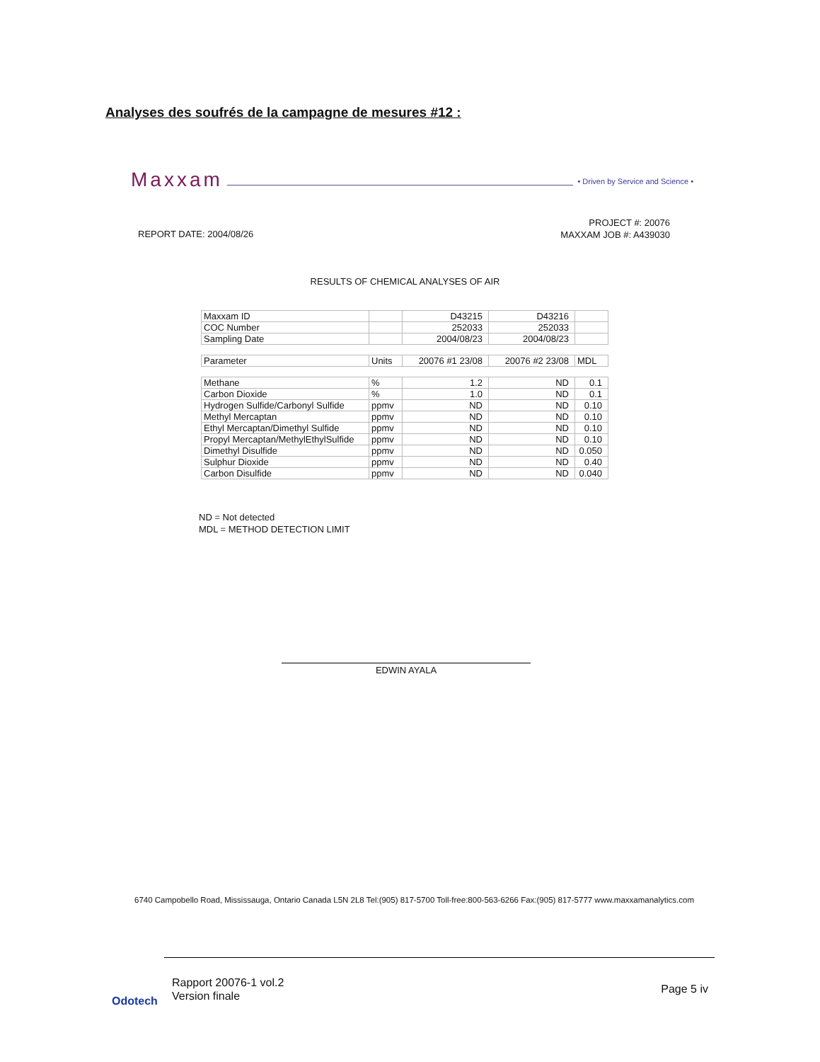Analyses des soufrés de la campagne de mesures #12 :
Maxxam • Driven by Service and Science •
PROJECT #: 20076
MAXXAM JOB #: A439030
REPORT DATE: 2004/08/26
RESULTS OF CHEMICAL ANALYSES OF AIR
| Maxxam ID | | D43215 | D43216 | |
| COC Number | | 252033 | 252033 | |
| Sampling Date | | 2004/08/23 | 2004/08/23 | |
| Parameter | Units | 20076 #1 23/08 | 20076 #2 23/08 | MDL |
| Methane | % | 1.2 | ND | 0.1 |
| Carbon Dioxide | % | 1.0 | ND | 0.1 |
| Hydrogen Sulfide/Carbonyl Sulfide | ppmv | ND | ND | 0.10 |
| Methyl Mercaptan | ppmv | ND | ND | 0.10 |
| Ethyl Mercaptan/Dimethyl Sulfide | ppmv | ND | ND | 0.10 |
| Propyl Mercaptan/MethylEthylSulfide | ppmv | ND | ND | 0.10 |
| Dimethyl Disulfide | ppmv | ND | ND | 0.050 |
| Sulphur Dioxide | ppmv | ND | ND | 0.40 |
| Carbon Disulfide | ppmv | ND | ND | 0.040 |
ND = Not detected
MDL = METHOD DETECTION LIMIT
EDWIN AYALA
6740 Campobello Road, Mississauga, Ontario Canada L5N 2L8 Tel:(905) 817-5700 Toll-free:800-563-6266 Fax:(905) 817-5777 www.maxxamanalytics.com
Odotech
Rapport 20076-1 vol.2
Version finale
Page 5 iv